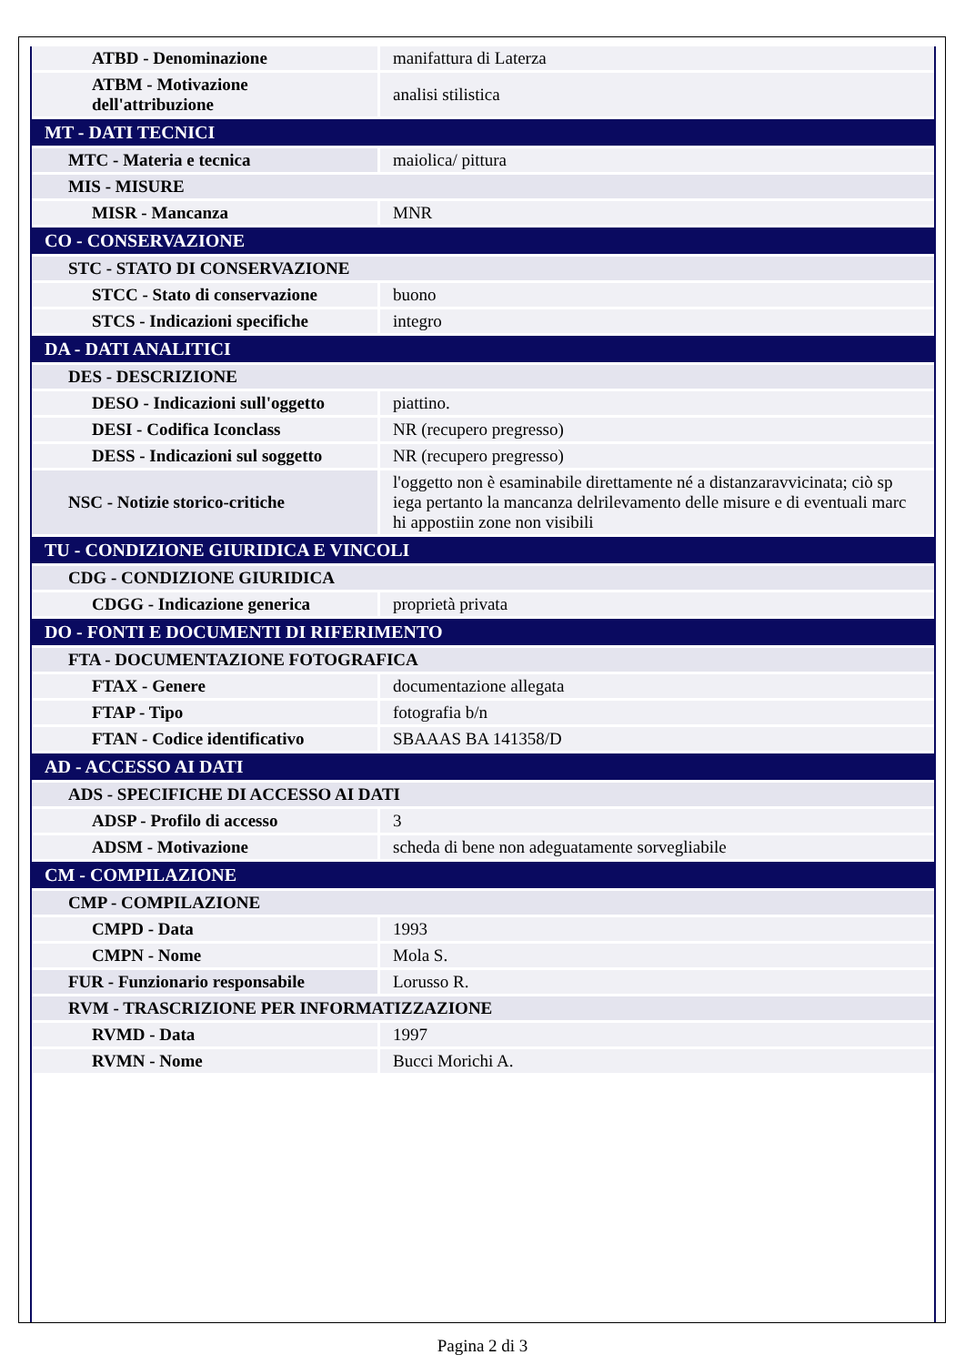| ATBD - Denominazione | manifattura di Laterza |
| ATBM - Motivazione dell'attribuzione | analisi stilistica |
| MT - DATI TECNICI | |
| MTC - Materia e tecnica | maiolica/ pittura |
| MIS - MISURE | |
| MISR - Mancanza | MNR |
| CO - CONSERVAZIONE | |
| STC - STATO DI CONSERVAZIONE | |
| STCC - Stato di conservazione | buono |
| STCS - Indicazioni specifiche | integro |
| DA - DATI ANALITICI | |
| DES - DESCRIZIONE | |
| DESO - Indicazioni sull'oggetto | piattino. |
| DESI - Codifica Iconclass | NR (recupero pregresso) |
| DESS - Indicazioni sul soggetto | NR (recupero pregresso) |
| NSC - Notizie storico-critiche | l'oggetto non è esaminabile direttamente né a distanzaravvicinata; ciò sp iega pertanto la mancanza delrilevamento delle misure e di eventuali marc hi appostiin zone non visibili |
| TU - CONDIZIONE GIURIDICA E VINCOLI | |
| CDG - CONDIZIONE GIURIDICA | |
| CDGG - Indicazione generica | proprietà privata |
| DO - FONTI E DOCUMENTI DI RIFERIMENTO | |
| FTA - DOCUMENTAZIONE FOTOGRAFICA | |
| FTAX - Genere | documentazione allegata |
| FTAP - Tipo | fotografia b/n |
| FTAN - Codice identificativo | SBAAAS BA 141358/D |
| AD - ACCESSO AI DATI | |
| ADS - SPECIFICHE DI ACCESSO AI DATI | |
| ADSP - Profilo di accesso | 3 |
| ADSM - Motivazione | scheda di bene non adeguatamente sorvegliabile |
| CM - COMPILAZIONE | |
| CMP - COMPILAZIONE | |
| CMPD - Data | 1993 |
| CMPN - Nome | Mola S. |
| FUR - Funzionario responsabile | Lorusso R. |
| RVM - TRASCRIZIONE PER INFORMATIZZAZIONE | |
| RVMD - Data | 1997 |
| RVMN - Nome | Bucci Morichi A. |
Pagina 2 di 3